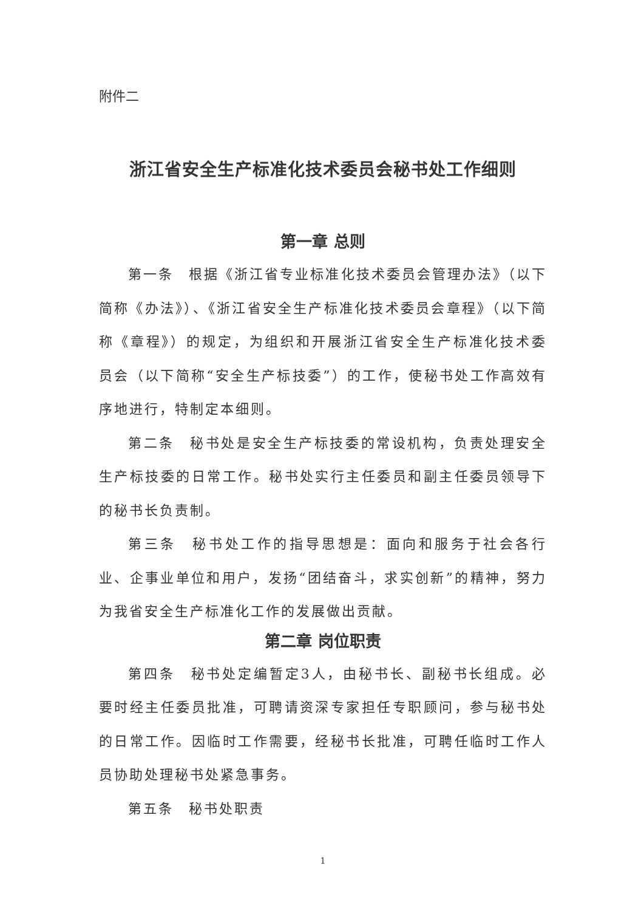附件二
浙江省安全生产标准化技术委员会秘书处工作细则
第一章 总则
第一条　根据《浙江省专业标准化技术委员会管理办法》（以下简称《办法》）、《浙江省安全生产标准化技术委员会章程》（以下简称《章程》）的规定，为组织和开展浙江省安全生产标准化技术委员会（以下简称“安全生产标技委”）的工作，使秘书处工作高效有序地进行，特制定本细则。
第二条　秘书处是安全生产标技委的常设机构，负责处理安全生产标技委的日常工作。秘书处实行主任委员和副主任委员领导下的秘书长负责制。
第三条　秘书处工作的指导思想是：面向和服务于社会各行业、企事业单位和用户，发扬“团结奋斗，求实创新”的精神，努力为我省安全生产标准化工作的发展做出贡献。
第二章 岗位职责
第四条　秘书处定编暂定3人，由秘书长、副秘书长组成。必要时经主任委员批准，可聘请资深专家担任专职顾问，参与秘书处的日常工作。因临时工作需要，经秘书长批准，可聘任临时工作人员协助处理秘书处紧急事务。
第五条　秘书处职责
1